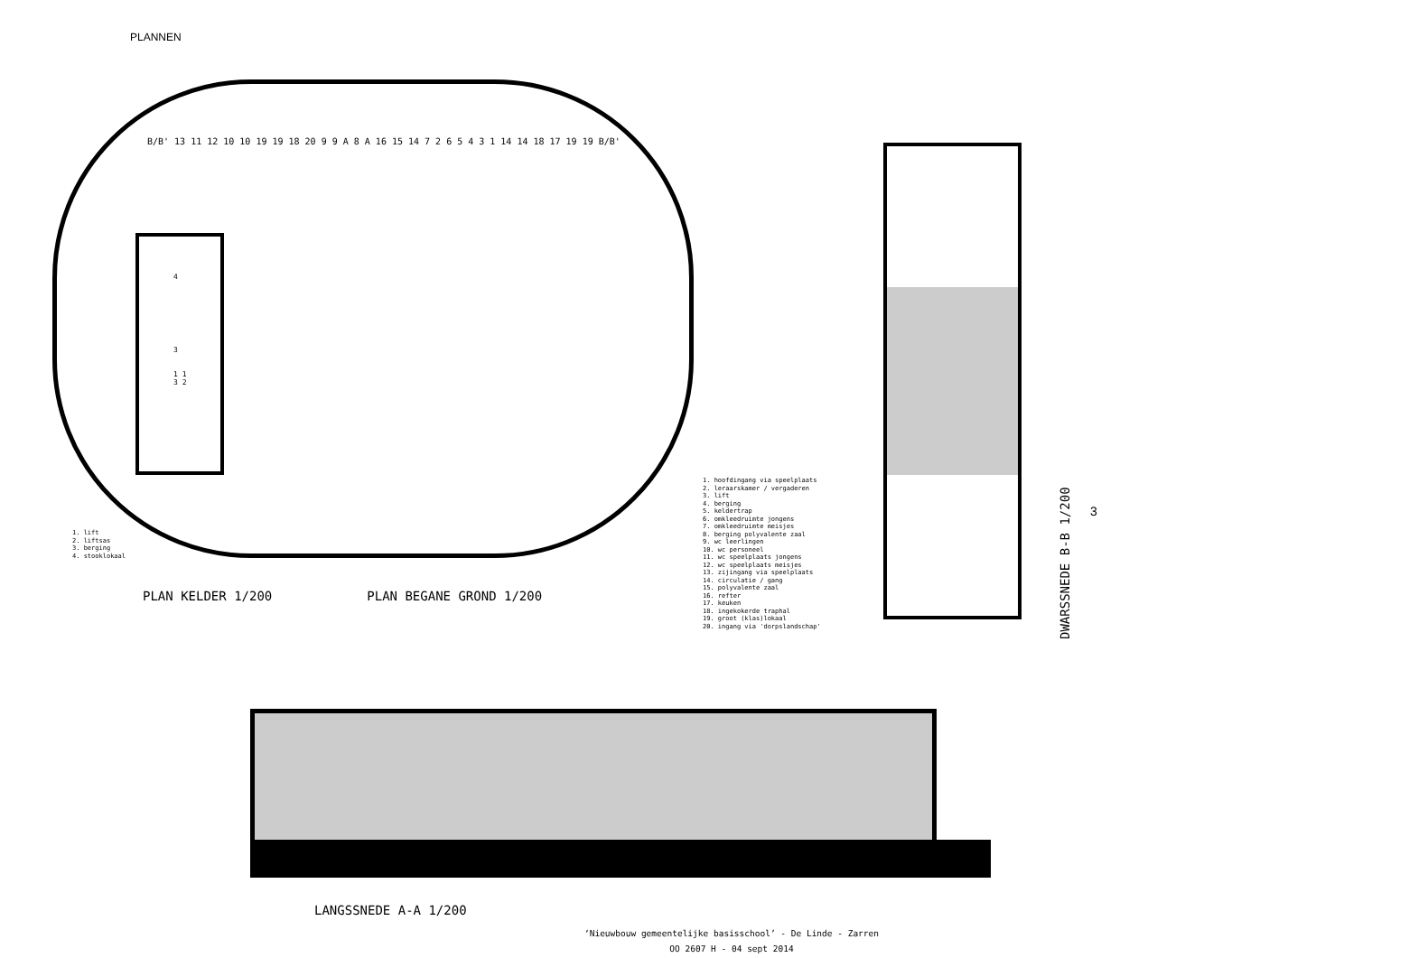PLANNEN
4
3
1 1
3 2
1. lift
2. liftsas
3. berging
4. stooklokaal
B/B' 13 11 12 10 10 19 19 18 20 9 9 A 8 A 16 15 14 7 2 6 5 4 3 1 14 14 18 17 19 19 B/B'
1. hoofdingang via speelplaats
2. leraarskamer / vergaderen
3. lift
4. berging
5. keldertrap
6. omkleedruimte jongens
7. omkleedruimte meisjes
8. berging polyvalente zaal
9. wc leerlingen
10. wc personeel
11. wc speelplaats jongens
12. wc speelplaats meisjes
13. zijingang via speelplaats
14. circulatie / gang
15. polyvalente zaal
16. refter
17. keuken
18. ingekokerde traphal
19. groot (klas)lokaal
20. ingang via 'dorpslandschap'
DWARSSNEDE B-B 1/200
3
PLAN KELDER 1/200 PLAN BEGANE GROND 1/200
LANGSSNEDE A-A 1/200
‘Nieuwbouw gemeentelijke basisschool’ - De Linde - Zarren
OO 2607 H - 04 sept 2014